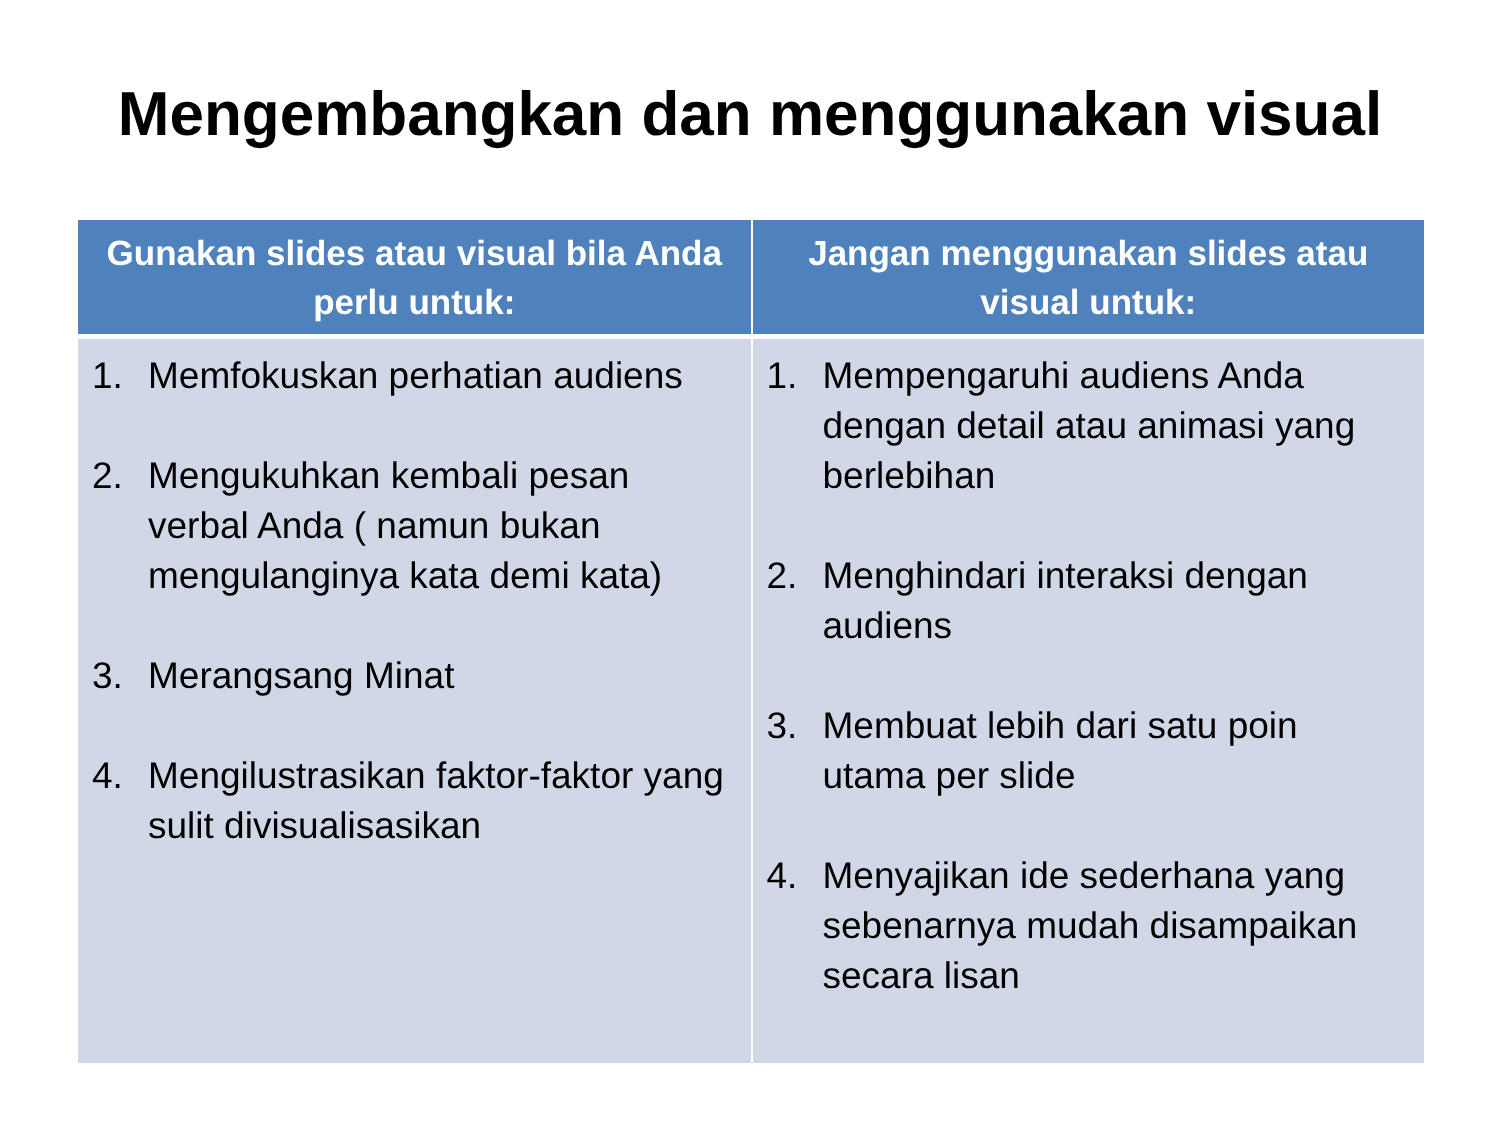Mengembangkan dan menggunakan visual
| Gunakan slides atau visual bila Anda perlu untuk: | Jangan menggunakan slides atau visual untuk: |
| --- | --- |
| 1. Memfokuskan perhatian audiens 2. Mengukuhkan kembali pesan verbal Anda ( namun bukan mengulanginya kata demi kata) 3. Merangsang Minat 4. Mengilustrasikan faktor-faktor yang sulit divisualisasikan | 1. Mempengaruhi audiens Anda dengan detail atau animasi yang berlebihan 2. Menghindari interaksi dengan audiens 3. Membuat lebih dari satu poin utama per slide 4. Menyajikan ide sederhana yang sebenarnya mudah disampaikan secara lisan |